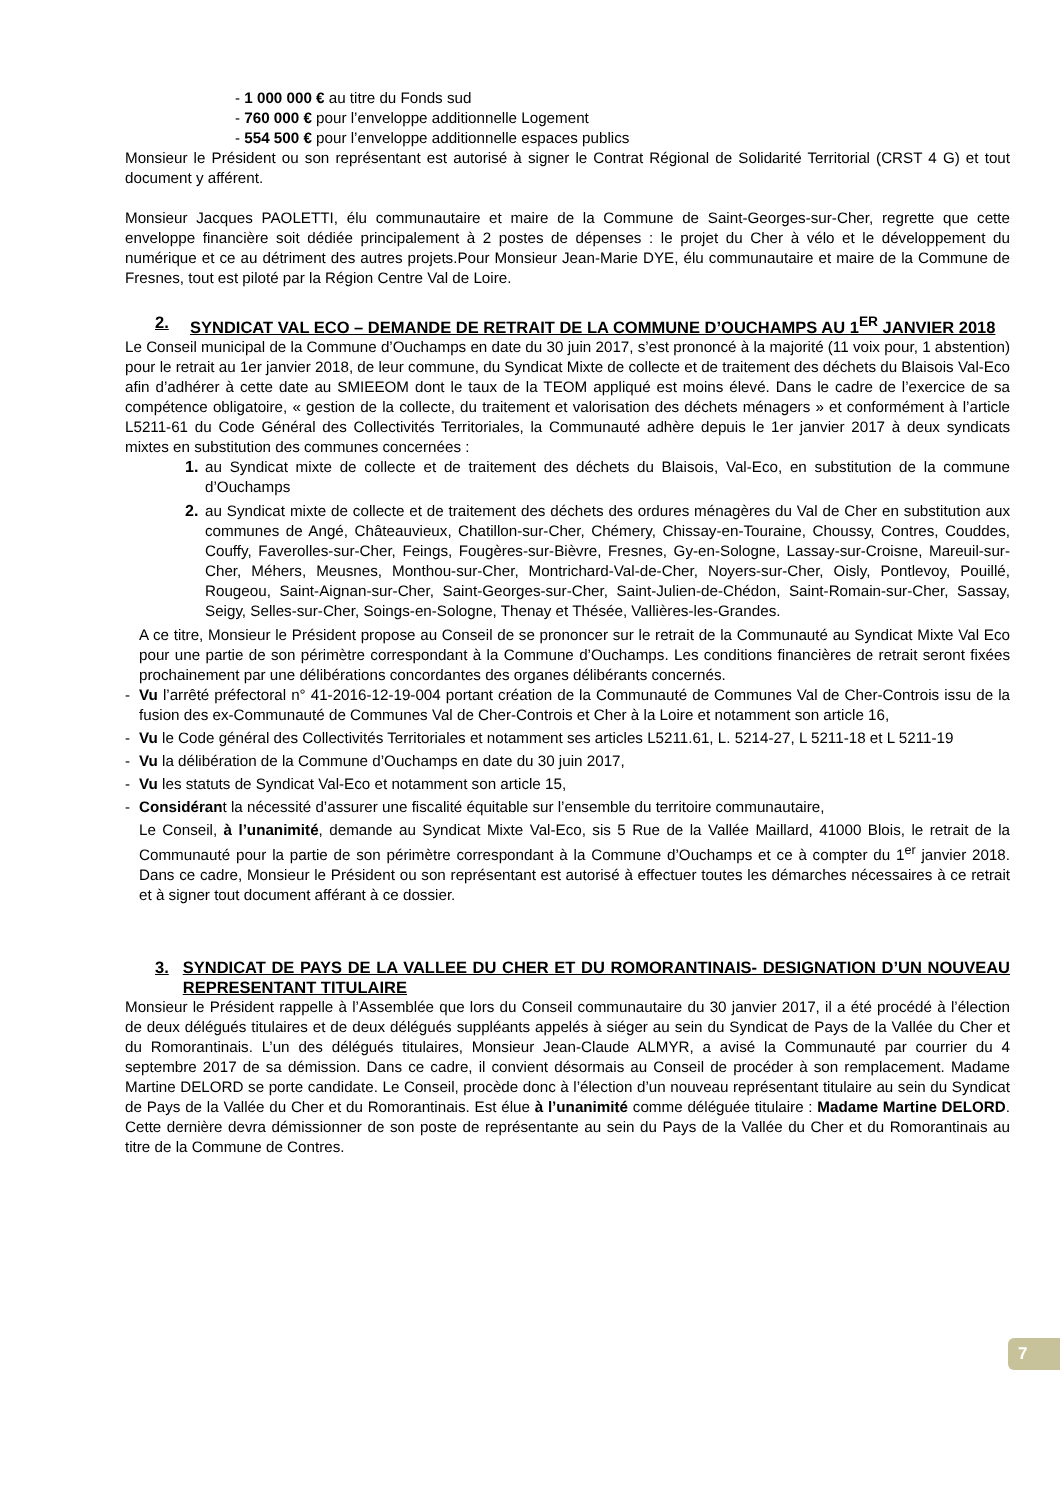- 1 000 000 € au titre du Fonds sud
- 760 000 € pour l’enveloppe additionnelle Logement
- 554 500 € pour l’enveloppe additionnelle espaces publics
Monsieur le Président ou son représentant est autorisé à signer le Contrat Régional de Solidarité Territorial (CRST 4 G) et tout document y afférent.
Monsieur Jacques PAOLETTI, élu communautaire et maire de la Commune de Saint-Georges-sur-Cher, regrette que cette enveloppe financière soit dédiée principalement à 2 postes de dépenses : le projet du Cher à vélo et le développement du numérique et ce au détriment des autres projets.Pour Monsieur Jean-Marie DYE, élu communautaire et maire de la Commune de Fresnes, tout est piloté par la Région Centre Val de Loire.
2. SYNDICAT VAL ECO – DEMANDE DE RETRAIT DE LA COMMUNE D’OUCHAMPS AU 1<sup>ER</sup> JANVIER 2018
Le Conseil municipal de la Commune d’Ouchamps en date du 30 juin 2017, s’est prononcé à la majorité (11 voix pour, 1 abstention) pour le retrait au 1er janvier 2018, de leur commune, du Syndicat Mixte de collecte et de traitement des déchets du Blaisois Val-Eco afin d’adhérer à cette date au SMIEEOM dont le taux de la TEOM appliqué est moins élevé. Dans le cadre de l’exercice de sa compétence obligatoire, « gestion de la collecte, du traitement et valorisation des déchets ménagers » et conformément à l’article L5211-61 du Code Général des Collectivités Territoriales, la Communauté adhère depuis le 1er janvier 2017 à deux syndicats mixtes en substitution des communes concernées :
1. au Syndicat mixte de collecte et de traitement des déchets du Blaisois, Val-Eco, en substitution de la commune d’Ouchamps
2. au Syndicat mixte de collecte et de traitement des déchets des ordures ménagères du Val de Cher en substitution aux communes de Angé, Châteauvieux, Chatillon-sur-Cher, Chémery, Chissay-en-Touraine, Choussy, Contres, Couddes, Couffy, Faverolles-sur-Cher, Feings, Fougères-sur-Bièvre, Fresnes, Gy-en-Sologne, Lassay-sur-Croisne, Mareuil-sur-Cher, Méhers, Meusnes, Monthou-sur-Cher, Montrichard-Val-de-Cher, Noyers-sur-Cher, Oisly, Pontlevoy, Pouillé, Rougeou, Saint-Aignan-sur-Cher, Saint-Georges-sur-Cher, Saint-Julien-de-Chédon, Saint-Romain-sur-Cher, Sassay, Seigy, Selles-sur-Cher, Soings-en-Sologne, Thenay et Thésée, Vallières-les-Grandes.
A ce titre, Monsieur le Président propose au Conseil de se prononcer sur le retrait de la Communauté au Syndicat Mixte Val Eco pour une partie de son périmètre correspondant à la Commune d’Ouchamps. Les conditions financières de retrait seront fixées prochainement par une délibérations concordantes des organes délibérants concernés.
- Vu l’arrêté préfectoral n° 41-2016-12-19-004 portant création de la Communauté de Communes Val de Cher-Controis issu de la fusion des ex-Communauté de Communes Val de Cher-Controis et Cher à la Loire et notamment son article 16,
- Vu le Code général des Collectivités Territoriales et notamment ses articles L5211.61, L. 5214-27, L 5211-18 et L 5211-19
- Vu la délibération de la Commune d’Ouchamps en date du 30 juin 2017,
- Vu les statuts de Syndicat Val-Eco et notamment son article 15,
- Considérant la nécessité d’assurer une fiscalité équitable sur l’ensemble du territoire communautaire,
Le Conseil, à l’unanimité, demande au Syndicat Mixte Val-Eco, sis 5 Rue de la Vallée Maillard, 41000 Blois, le retrait de la Communauté pour la partie de son périmètre correspondant à la Commune d’Ouchamps et ce à compter du 1<sup>er</sup> janvier 2018. Dans ce cadre, Monsieur le Président ou son représentant est autorisé à effectuer toutes les démarches nécessaires à ce retrait et à signer tout document afférant à ce dossier.
3. SYNDICAT DE PAYS DE LA VALLEE DU CHER ET DU ROMORANTINAIS- DESIGNATION D’UN NOUVEAU REPRESENTANT TITULAIRE
Monsieur le Président rappelle à l’Assemblée que lors du Conseil communautaire du 30 janvier 2017, il a été procédé à l’élection de deux délégués titulaires et de deux délégués suppléants appelés à siéger au sein du Syndicat de Pays de la Vallée du Cher et du Romorantinais. L’un des délégués titulaires, Monsieur Jean-Claude ALMYR, a avisé la Communauté par courrier du 4 septembre 2017 de sa démission. Dans ce cadre, il convient désormais au Conseil de procéder à son remplacement. Madame Martine DELORD se porte candidate. Le Conseil, procède donc à l’élection d’un nouveau représentant titulaire au sein du Syndicat de Pays de la Vallée du Cher et du Romorantinais. Est élue à l’unanimité comme déléguée titulaire : Madame Martine DELORD. Cette dernière devra démissionner de son poste de représentante au sein du Pays de la Vallée du Cher et du Romorantinais au titre de la Commune de Contres.
7